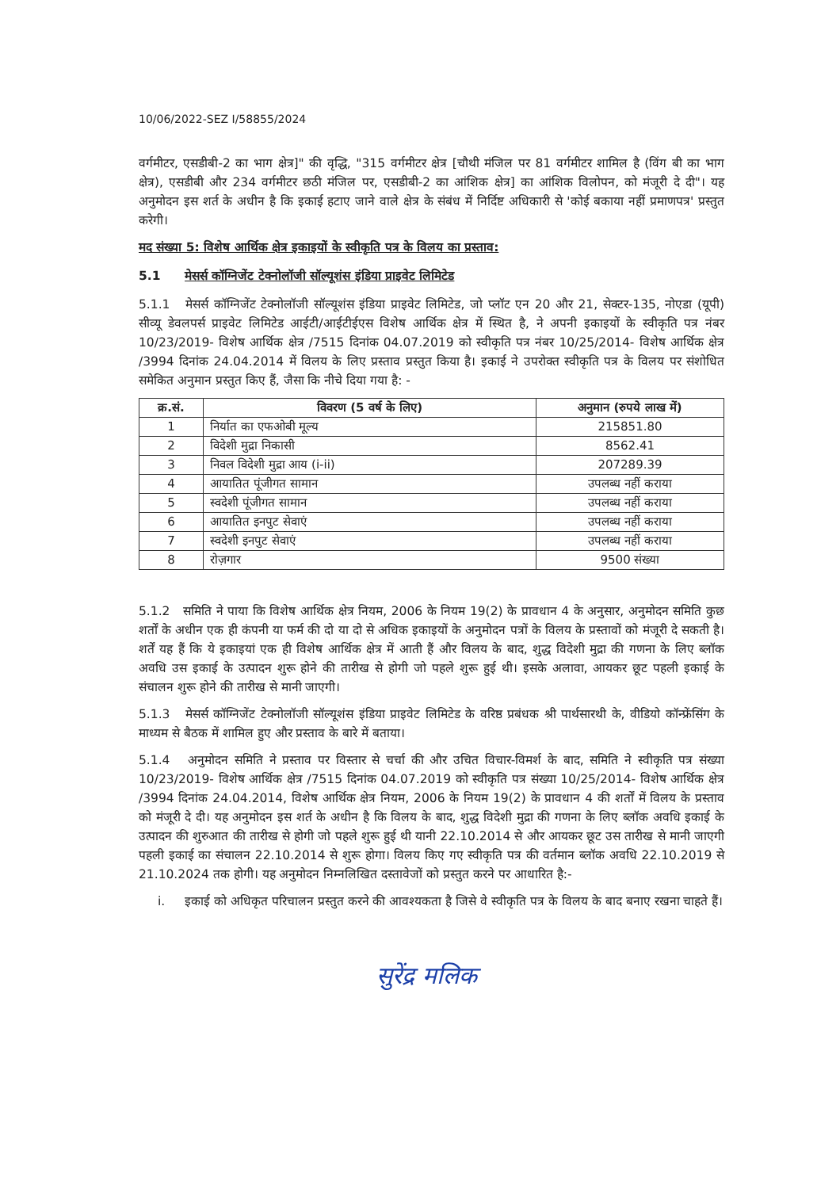10/06/2022-SEZ I/58855/2024
वर्गमीटर, एसडीबी-2 का भाग क्षेत्र]" की वृद्धि, "315 वर्गमीटर क्षेत्र [चौथी मंजिल पर 81 वर्गमीटर शामिल है (विंग बी का भाग क्षेत्र), एसडीबी और 234 वर्गमीटर छठी मंजिल पर, एसडीबी-2 का आंशिक क्षेत्र] का आंशिक विलोपन, को मंजूरी दे दी"। यह अनुमोदन इस शर्त के अधीन है कि इकाई हटाए जाने वाले क्षेत्र के संबंध में निर्दिष्ट अधिकारी से 'कोई बकाया नहीं प्रमाणपत्र' प्रस्तुत करेगी।
मद संख्या 5: विशेष आर्थिक क्षेत्र इकाइयों के स्वीकृति पत्र के विलय का प्रस्ताव:
5.1 मेसर्स कॉग्निजेंट टेक्नोलॉजी सॉल्यूशंस इंडिया प्राइवेट लिमिटेड
5.1.1 मेसर्स कॉग्निजेंट टेक्नोलॉजी सॉल्यूशंस इंडिया प्राइवेट लिमिटेड, जो प्लॉट एन 20 और 21, सेक्टर-135, नोएडा (यूपी) सीव्यू डेवलपर्स प्राइवेट लिमिटेड आईटी/आईटीईएस विशेष आर्थिक क्षेत्र में स्थित है, ने अपनी इकाइयों के स्वीकृति पत्र नंबर 10/23/2019- विशेष आर्थिक क्षेत्र /7515 दिनांक 04.07.2019 को स्वीकृति पत्र नंबर 10/25/2014- विशेष आर्थिक क्षेत्र /3994 दिनांक 24.04.2014 में विलय के लिए प्रस्ताव प्रस्तुत किया है। इकाई ने उपरोक्त स्वीकृति पत्र के विलय पर संशोधित समेकित अनुमान प्रस्तुत किए हैं, जैसा कि नीचे दिया गया है: -
| क्र.सं. | विवरण (5 वर्ष के लिए) | अनुमान (रुपये लाख में) |
| --- | --- | --- |
| 1 | निर्यात का एफओबी मूल्य | 215851.80 |
| 2 | विदेशी मुद्रा निकासी | 8562.41 |
| 3 | निवल विदेशी मुद्रा आय (i-ii) | 207289.39 |
| 4 | आयातित पूंजीगत सामान | उपलब्ध नहीं कराया |
| 5 | स्वदेशी पूंजीगत सामान | उपलब्ध नहीं कराया |
| 6 | आयातित इनपुट सेवाएं | उपलब्ध नहीं कराया |
| 7 | स्वदेशी इनपुट सेवाएं | उपलब्ध नहीं कराया |
| 8 | रोज़गार | 9500 संख्या |
5.1.2 समिति ने पाया कि विशेष आर्थिक क्षेत्र नियम, 2006 के नियम 19(2) के प्रावधान 4 के अनुसार, अनुमोदन समिति कुछ शर्तों के अधीन एक ही कंपनी या फर्म की दो या दो से अधिक इकाइयों के अनुमोदन पत्रों के विलय के प्रस्तावों को मंजूरी दे सकती है। शर्तें यह हैं कि ये इकाइयां एक ही विशेष आर्थिक क्षेत्र में आती हैं और विलय के बाद, शुद्ध विदेशी मुद्रा की गणना के लिए ब्लॉक अवधि उस इकाई के उत्पादन शुरू होने की तारीख से होगी जो पहले शुरू हुई थी। इसके अलावा, आयकर छूट पहली इकाई के संचालन शुरू होने की तारीख से मानी जाएगी।
5.1.3 मेसर्स कॉग्निजेंट टेक्नोलॉजी सॉल्यूशंस इंडिया प्राइवेट लिमिटेड के वरिष्ठ प्रबंधक श्री पार्थसारथी के, वीडियो कॉन्फ्रेंसिंग के माध्यम से बैठक में शामिल हुए और प्रस्ताव के बारे में बताया।
5.1.4 अनुमोदन समिति ने प्रस्ताव पर विस्तार से चर्चा की और उचित विचार-विमर्श के बाद, समिति ने स्वीकृति पत्र संख्या 10/23/2019- विशेष आर्थिक क्षेत्र /7515 दिनांक 04.07.2019 को स्वीकृति पत्र संख्या 10/25/2014- विशेष आर्थिक क्षेत्र /3994 दिनांक 24.04.2014, विशेष आर्थिक क्षेत्र नियम, 2006 के नियम 19(2) के प्रावधान 4 की शर्तों में विलय के प्रस्ताव को मंजूरी दे दी। यह अनुमोदन इस शर्त के अधीन है कि विलय के बाद, शुद्ध विदेशी मुद्रा की गणना के लिए ब्लॉक अवधि इकाई के उत्पादन की शुरुआत की तारीख से होगी जो पहले शुरू हुई थी यानी 22.10.2014 से और आयकर छूट उस तारीख से मानी जाएगी पहली इकाई का संचालन 22.10.2014 से शुरू होगा। विलय किए गए स्वीकृति पत्र की वर्तमान ब्लॉक अवधि 22.10.2019 से 21.10.2024 तक होगी। यह अनुमोदन निम्नलिखित दस्तावेजों को प्रस्तुत करने पर आधारित है:-
i. इकाई को अधिकृत परिचालन प्रस्तुत करने की आवश्यकता है जिसे वे स्वीकृति पत्र के विलय के बाद बनाए रखना चाहते हैं।
सुरेंद्र मलिक